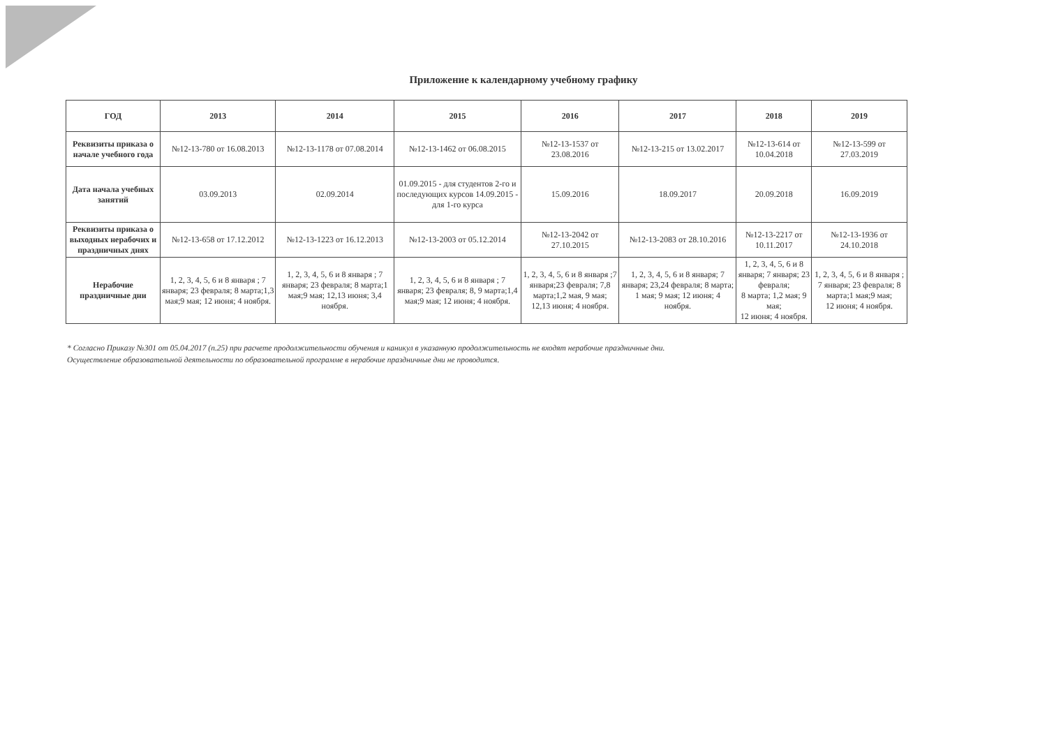Приложение к календарному учебному графику
| ГОД | 2013 | 2014 | 2015 | 2016 | 2017 | 2018 | 2019 |
| --- | --- | --- | --- | --- | --- | --- | --- |
| Реквизиты приказа о начале учебного года | №12-13-780 от 16.08.2013 | №12-13-1178 от 07.08.2014 | №12-13-1462 от 06.08.2015 | №12-13-1537 от 23.08.2016 | №12-13-215 от 13.02.2017 | №12-13-614 от 10.04.2018 | №12-13-599 от 27.03.2019 |
| Дата начала учебных занятий | 03.09.2013 | 02.09.2014 | 01.09.2015 - для студентов 2-го и последующих курсов 14.09.2015 - для 1-го курса | 15.09.2016 | 18.09.2017 | 20.09.2018 | 16.09.2019 |
| Реквизиты приказа о выходных нерабочих и праздничных днях | №12-13-658 от 17.12.2012 | №12-13-1223 от 16.12.2013 | №12-13-2003 от 05.12.2014 | №12-13-2042 от 27.10.2015 | №12-13-2083 от 28.10.2016 | №12-13-2217 от 10.11.2017 | №12-13-1936 от 24.10.2018 |
| Нерабочие праздничные дни | 1, 2, 3, 4, 5, 6 и 8 января ; 7 января; 23 февраля; 8 марта;1,3 мая;9 мая; 12 июня; 4 ноября. | 1, 2, 3, 4, 5, 6 и 8 января ; 7 января; 23 февраля; 8 марта;1 мая;9 мая; 12,13 июня; 3,4 ноября. | 1, 2, 3, 4, 5, 6 и 8 января ; 7 января; 23 февраля; 8, 9 марта;1,4 мая;9 мая; 12 июня; 4 ноября. | 1, 2, 3, 4, 5, 6 и 8 января ;7 января;23 февраля; 7,8 марта;1,2 мая, 9 мая; 12,13 июня; 4 ноября. | 1, 2, 3, 4, 5, 6 и 8 января; 7 января; 23,24 февраля; 8 марта; 1 мая; 9 мая; 12 июня; 4 ноября. | 1, 2, 3, 4, 5, 6 и 8 января; 7 января; 23 февраля; 8 марта; 1,2 мая; 9 мая; 12 июня; 4 ноября. | 1, 2, 3, 4, 5, 6 и 8 января ; 7 января; 23 февраля; 8 марта;1 мая;9 мая; 12 июня; 4 ноября. |
* Согласно Приказу №301 от 05.04.2017 (п.25) при расчете продолжительности обучения и каникул в указанную продолжительность не входят нерабочие праздничные дни.
Осуществление образовательной деятельности по образовательной программе в нерабочие праздничные дни не проводится.